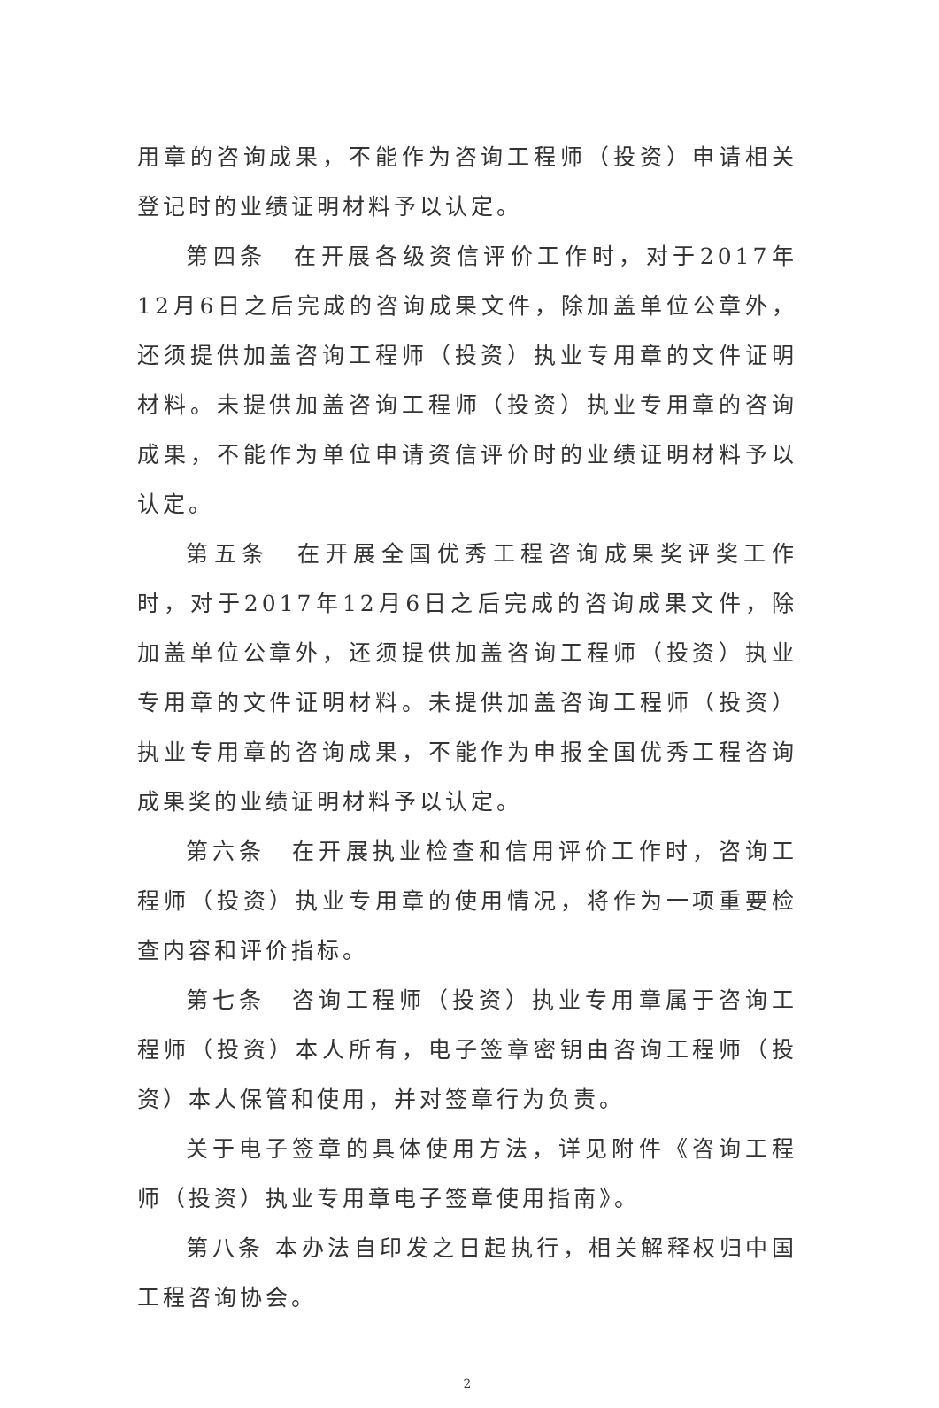用章的咨询成果，不能作为咨询工程师（投资）申请相关登记时的业绩证明材料予以认定。
第四条　在开展各级资信评价工作时，对于2017年12月6日之后完成的咨询成果文件，除加盖单位公章外，还须提供加盖咨询工程师（投资）执业专用章的文件证明材料。未提供加盖咨询工程师（投资）执业专用章的咨询成果，不能作为单位申请资信评价时的业绩证明材料予以认定。
第五条　在开展全国优秀工程咨询成果奖评奖工作时，对于2017年12月6日之后完成的咨询成果文件，除加盖单位公章外，还须提供加盖咨询工程师（投资）执业专用章的文件证明材料。未提供加盖咨询工程师（投资）执业专用章的咨询成果，不能作为申报全国优秀工程咨询成果奖的业绩证明材料予以认定。
第六条　在开展执业检查和信用评价工作时，咨询工程师（投资）执业专用章的使用情况，将作为一项重要检查内容和评价指标。
第七条　咨询工程师（投资）执业专用章属于咨询工程师（投资）本人所有，电子签章密钥由咨询工程师（投资）本人保管和使用，并对签章行为负责。
关于电子签章的具体使用方法，详见附件《咨询工程师（投资）执业专用章电子签章使用指南》。
第八条 本办法自印发之日起执行，相关解释权归中国工程咨询协会。
2